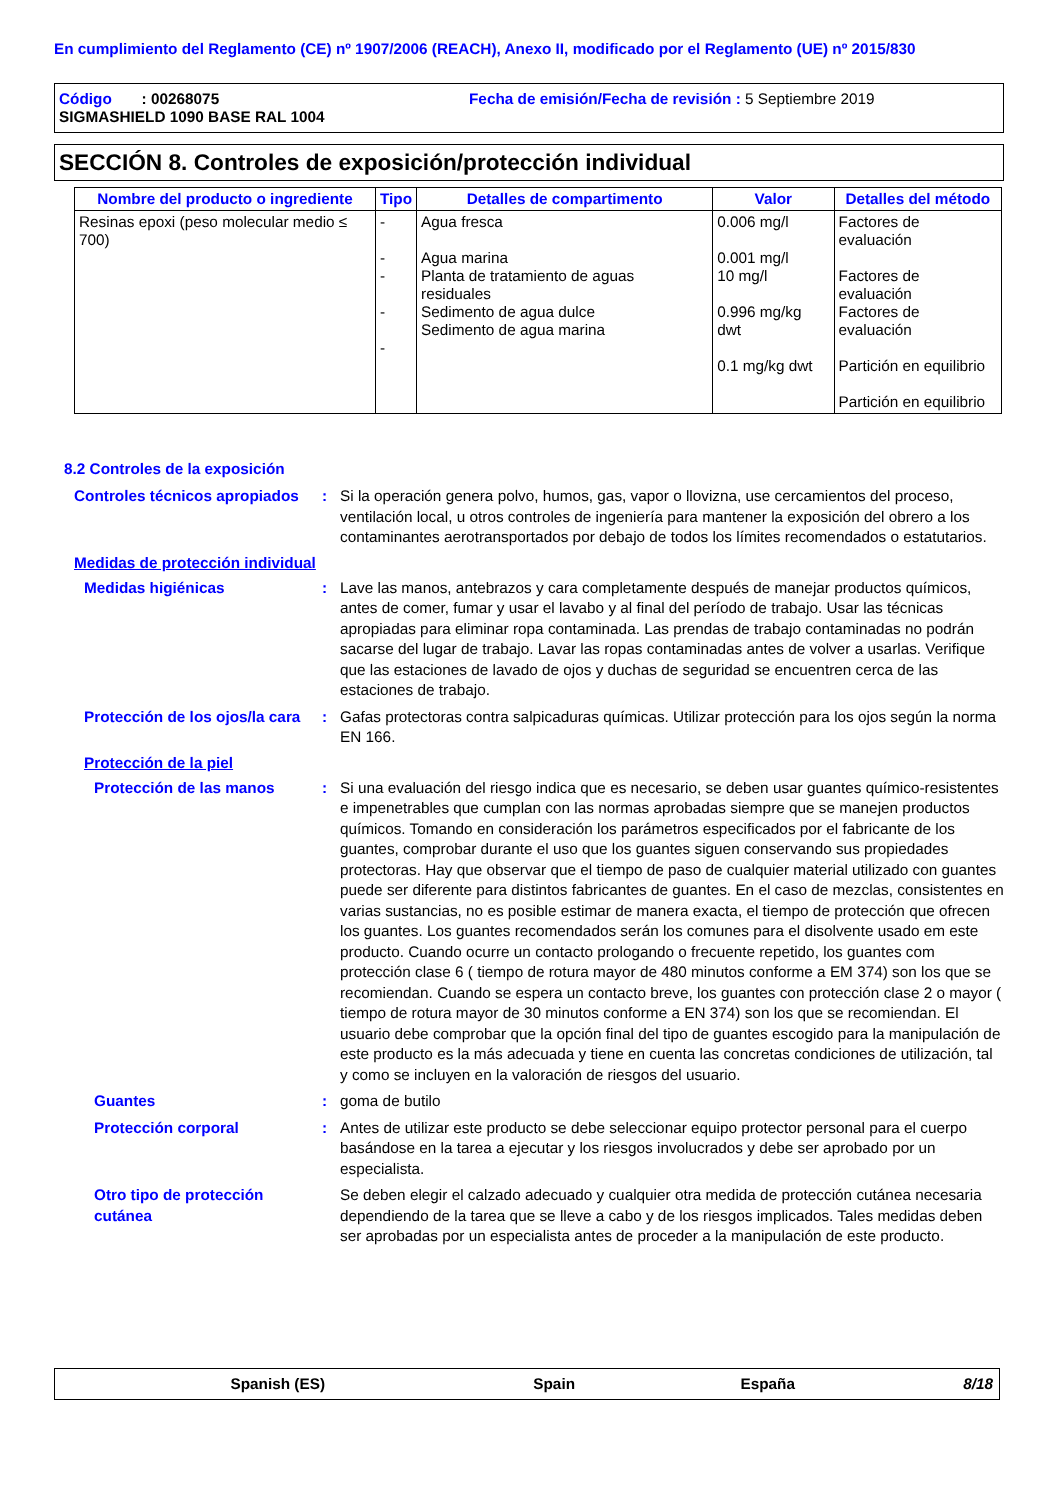En cumplimiento del Reglamento (CE) nº 1907/2006 (REACH), Anexo II, modificado por el Reglamento (UE) nº 2015/830
Código : 00268075 Fecha de emisión/Fecha de revisión : 5 Septiembre 2019
SIGMASHIELD 1090 BASE RAL 1004
SECCIÓN 8. Controles de exposición/protección individual
| Nombre del producto o ingrediente | Tipo | Detalles de compartimento | Valor | Detalles del método |
| --- | --- | --- | --- | --- |
| Resinas epoxi (peso molecular medio ≤ 700) | - - - - - | Agua fresca Agua marina Planta de tratamiento de aguas residuales Sedimento de agua dulce Sedimento de agua marina | 0.006 mg/l 0.001 mg/l 10 mg/l 0.996 mg/kg dwt 0.1 mg/kg dwt | Factores de evaluación Factores de evaluación Factores de evaluación Partición en equilibrio Partición en equilibrio |
8.2 Controles de la exposición
Controles técnicos apropiados
: Si la operación genera polvo, humos, gas, vapor o llovizna, use cercamientos del proceso, ventilación local, u otros controles de ingeniería para mantener la exposición del obrero a los contaminantes aerotransportados por debajo de todos los límites recomendados o estatutarios.
Medidas de protección individual
Medidas higiénicas : Lave las manos, antebrazos y cara completamente después de manejar productos químicos, antes de comer, fumar y usar el lavabo y al final del período de trabajo. Usar las técnicas apropiadas para eliminar ropa contaminada. Las prendas de trabajo contaminadas no podrán sacarse del lugar de trabajo. Lavar las ropas contaminadas antes de volver a usarlas. Verifique que las estaciones de lavado de ojos y duchas de seguridad se encuentren cerca de las estaciones de trabajo.
Protección de los ojos/la cara
: Gafas protectoras contra salpicaduras químicas. Utilizar protección para los ojos según la norma EN 166.
Protección de la piel
Protección de las manos : Si una evaluación del riesgo indica que es necesario, se deben usar guantes químico-resistentes e impenetrables que cumplan con las normas aprobadas siempre que se manejen productos químicos. Tomando en consideración los parámetros especificados por el fabricante de los guantes, comprobar durante el uso que los guantes siguen conservando sus propiedades protectoras. Hay que observar que el tiempo de paso de cualquier material utilizado con guantes puede ser diferente para distintos fabricantes de guantes. En el caso de mezclas, consistentes en varias sustancias, no es posible estimar de manera exacta, el tiempo de protección que ofrecen los guantes. Los guantes recomendados serán los comunes para el disolvente usado em este producto. Cuando ocurre un contacto prologando o frecuente repetido, los guantes com protección clase 6 ( tiempo de rotura mayor de 480 minutos conforme a EM 374) son los que se recomiendan. Cuando se espera un contacto breve, los guantes con protección clase 2 o mayor ( tiempo de rotura mayor de 30 minutos conforme a EN 374) son los que se recomiendan. El usuario debe comprobar que la opción final del tipo de guantes escogido para la manipulación de este producto es la más adecuada y tiene en cuenta las concretas condiciones de utilización, tal y como se incluyen en la valoración de riesgos del usuario.
Guantes : goma de butilo
Protección corporal : Antes de utilizar este producto se debe seleccionar equipo protector personal para el cuerpo basándose en la tarea a ejecutar y los riesgos involucrados y debe ser aprobado por un especialista.
Otro tipo de protección cutánea
Se deben elegir el calzado adecuado y cualquier otra medida de protección cutánea necesaria dependiendo de la tarea que se lleve a cabo y de los riesgos implicados. Tales medidas deben ser aprobadas por un especialista antes de proceder a la manipulación de este producto.
Spanish (ES) Spain España 8/18